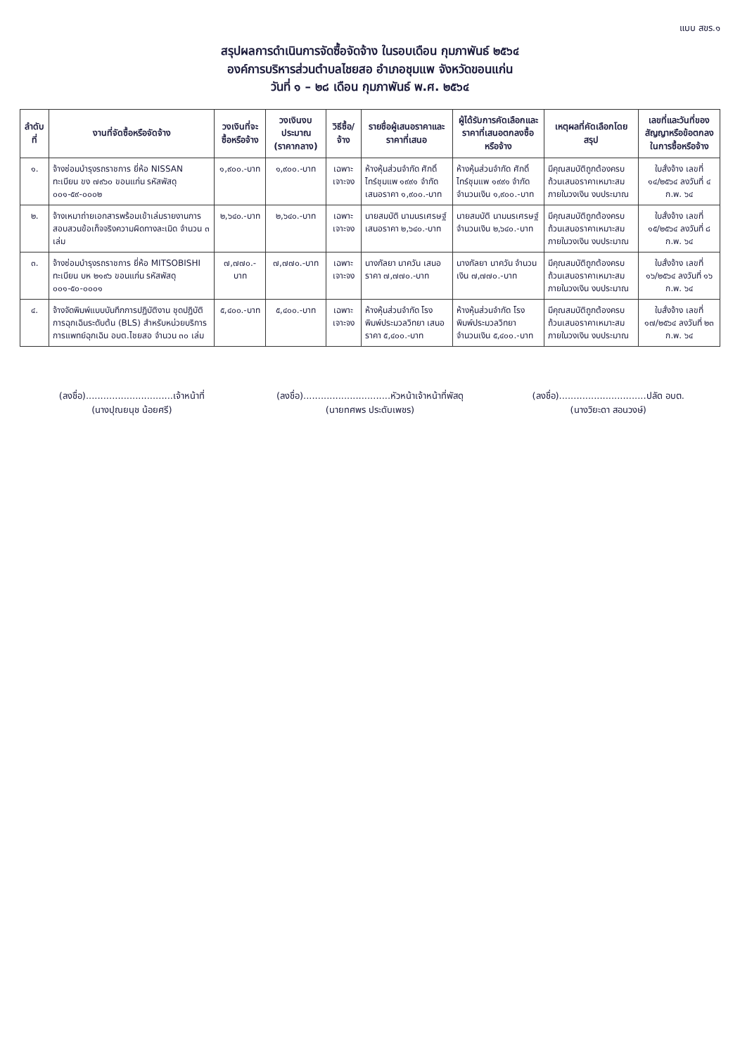แบบ สขร.๑
สรุปผลการดำเนินการจัดซื้อจัดจ้าง ในรอบเดือน กุมภาพันธ์ ๒๕๖๔
องค์การบริหารส่วนตำบลไชยสอ อำเภอชุมแพ จังหวัดขอนแก่น
วันที่ ๑ – ๒๘ เดือน กุมภาพันธ์ พ.ศ. ๒๕๖๔
| ลำดับที่ | งานที่จัดซื้อหรือจัดจ้าง | วงเงินที่จะซื้อหรือจ้าง | วงเงินงบประมาณ (ราคากลาง) | วิธีซื้อ/จ้าง | รายชื่อผู้เสนอราคาและราคาที่เสนอ | ผู้ได้รับการคัดเลือกและราคาที่เสนอตกลงซื้อหรือจ้าง | เหตุผลที่คัดเลือกโดยสรุป | เลขที่และวันที่ของสัญญาหรือข้อตกลงในการซื้อหรือจ้าง |
| --- | --- | --- | --- | --- | --- | --- | --- | --- |
| ๑. | จ้างซ่อมบำรุงรถราชการ ยี่ห้อ NISSAN ทะเบียน ขง ๗๙๖๐ ขอนแก่น รหัสพัสดุ ๐๐๑-๕๙-๐๐๐๒ | ๑,๙๐๐.-บาท | ๑,๙๐๐.-บาท | เฉพาะเจาะจง | ห้างหุ้นส่วนจำกัด ศักดิ์ไทร์ชุมแพ ๑๙๙๑ จำกัด เสนอราคา ๑,๙๐๐.-บาท | ห้างหุ้นส่วนจำกัด ศักดิ์ไทร์ชุมแพ ๑๙๙๑ จำกัด จำนวนเงิน ๑,๙๐๐.-บาท | มีคุณสมบัติถูกต้องครบถ้วนเสนอราคาเหมาะสมภายในวงเงิน งบประมาณ | ใบสั่งจ้าง เลขที่ ๑๔/๒๕๖๔ ลงวันที่ ๔ ก.พ. ๖๔ |
| ๒. | จ้างเหมาถ่ายเอกสารพร้อมเข้าเล่มรายงานการสอบสวนข้อเท็จจริงความผิดทางละเมิด จำนวน ๓ เล่ม | ๒,๖๔๐.-บาท | ๒,๖๔๐.-บาท | เฉพาะเจาะจง | นายสมบัติ นามนรเศรษฐ์ เสนอราคา ๒,๖๔๐.-บาท | นายสมบัติ นามนรเศรษฐ์ จำนวนเงิน ๒,๖๔๐.-บาท | มีคุณสมบัติถูกต้องครบถ้วนเสนอราคาเหมาะสมภายในวงเงิน งบประมาณ | ใบสั่งจ้าง เลขที่ ๑๕/๒๕๖๔ ลงวันที่ ๘ ก.พ. ๖๔ |
| ๓. | จ้างซ่อมบำรุงรถราชการ ยี่ห้อ MITSOBISHI ทะเบียน บห ๒๑๙๖ ขอนแก่น รหัสพัสดุ ๐๐๑-๕๐-๐๐๐๑ | ๗,๗๗๐.-บาท | ๗,๗๗๐.-บาท | เฉพาะเจาะจง | นางกัลยา นาควัน เสนอราคา ๗,๗๗๐.-บาท | นางกัลยา นาควัน จำนวนเงิน ๗,๗๗๐.-บาท | มีคุณสมบัติถูกต้องครบถ้วนเสนอราคาเหมาะสมภายในวงเงิน งบประมาณ | ใบสั่งจ้าง เลขที่ ๑๖/๒๕๖๔ ลงวันที่ ๑๖ ก.พ. ๖๔ |
| ๔. | จ้างจัดพิมพ์แบบบันทึกการปฏิบัติงาน ชุดปฏิบัติการฉุกเฉินระดับต้น (BLS) สำหรับหน่วยบริการการแพทย์ฉุกเฉิน อบต.ไชยสอ จำนวน ๓๐ เล่ม | ๕,๔๐๐.-บาท | ๕,๔๐๐.-บาท | เฉพาะเจาะจง | ห้างหุ้นส่วนจำกัด โรงพิมพ์ประมวลวิทยา เสนอราคา ๕,๔๐๐.-บาท | ห้างหุ้นส่วนจำกัด โรงพิมพ์ประมวลวิทยา จำนวนเงิน ๕,๔๐๐.-บาท | มีคุณสมบัติถูกต้องครบถ้วนเสนอราคาเหมาะสมภายในวงเงิน งบประมาณ | ใบสั่งจ้าง เลขที่ ๑๗/๒๕๖๔ ลงวันที่ ๒๓ ก.พ. ๖๔ |
(ลงชื่อ)..............................เจ้าหน้าที่
(นางปุณยนุช น้อยศรี)
(ลงชื่อ)..............................หัวหน้าเจ้าหน้าที่พัสดุ
(นายทศพร ประดับเพชร)
(ลงชื่อ)..............................ปลัด อบต.
(นางวิยะดา สอนวงษ์)